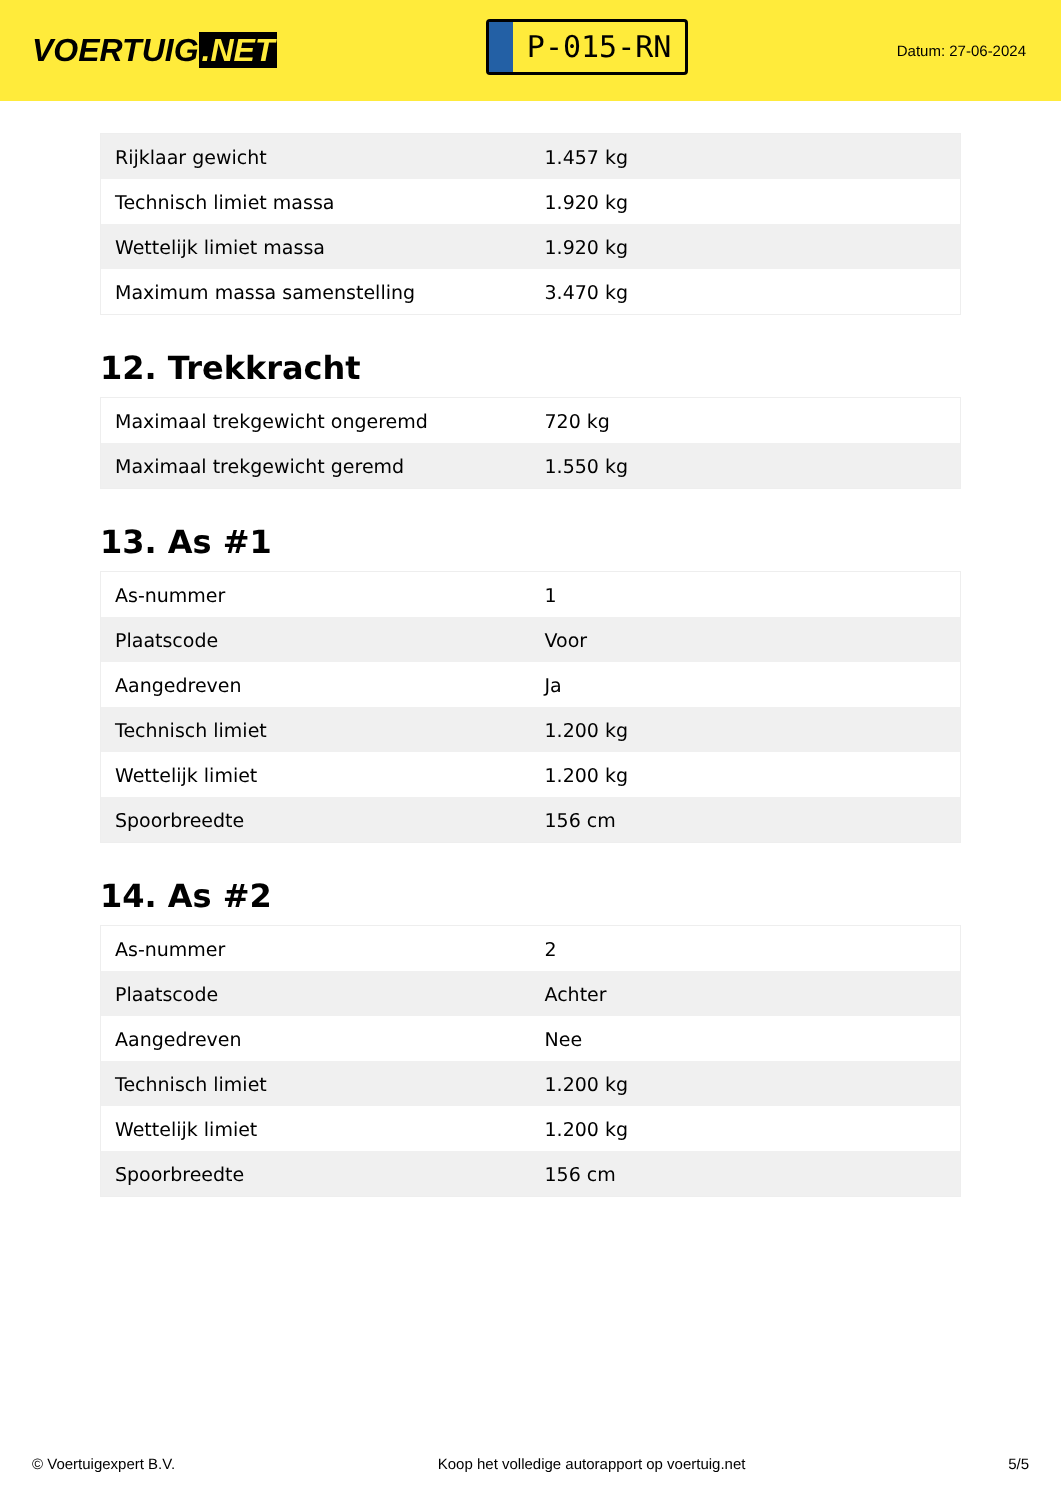VOERTUIG.NET
P-015-RN
Datum: 27-06-2024
| Rijklaar gewicht | 1.457 kg |
| Technisch limiet massa | 1.920 kg |
| Wettelijk limiet massa | 1.920 kg |
| Maximum massa samenstelling | 3.470 kg |
12. Trekkracht
| Maximaal trekgewicht ongeremd | 720 kg |
| Maximaal trekgewicht geremd | 1.550 kg |
13. As #1
| As-nummer | 1 |
| Plaatscode | Voor |
| Aangedreven | Ja |
| Technisch limiet | 1.200 kg |
| Wettelijk limiet | 1.200 kg |
| Spoorbreedte | 156 cm |
14. As #2
| As-nummer | 2 |
| Plaatscode | Achter |
| Aangedreven | Nee |
| Technisch limiet | 1.200 kg |
| Wettelijk limiet | 1.200 kg |
| Spoorbreedte | 156 cm |
© Voertuigexpert B.V. Koop het volledige autorapport op voertuig.net 5/5